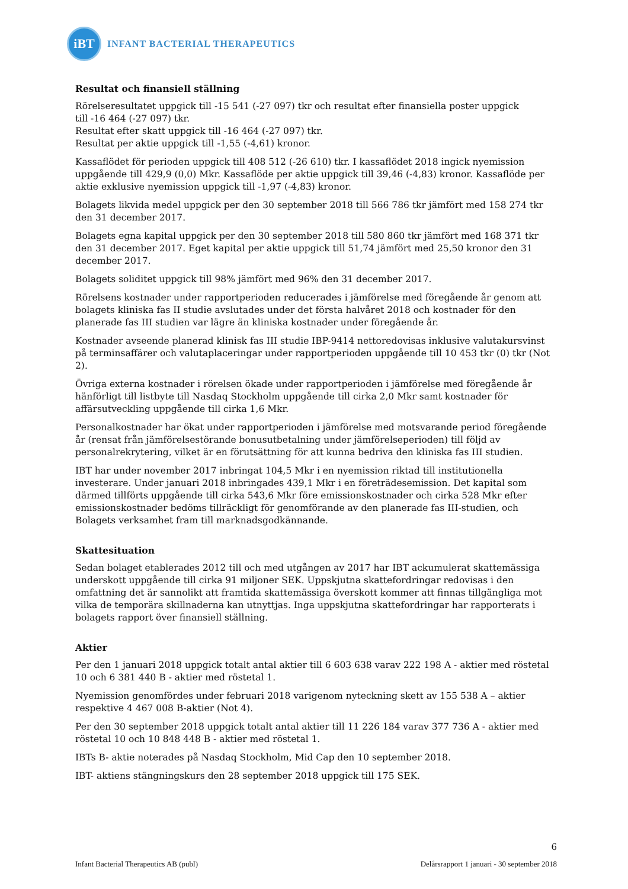iBT
INFANT BACTERIAL THERAPEUTICS
Resultat och finansiell ställning
Rörelseresultatet uppgick till -15 541 (-27 097) tkr och resultat efter finansiella poster uppgick
till -16 464 (-27 097) tkr.
Resultat efter skatt uppgick till -16 464 (-27 097) tkr.
Resultat per aktie uppgick till -1,55 (-4,61) kronor.
Kassaflödet för perioden uppgick till 408 512 (-26 610) tkr. I kassaflödet 2018 ingick nyemission uppgående till 429,9 (0,0) Mkr. Kassaflöde per aktie uppgick till 39,46 (-4,83) kronor. Kassaflöde per aktie exklusive nyemission uppgick till -1,97 (-4,83) kronor.
Bolagets likvida medel uppgick per den 30 september 2018 till 566 786 tkr jämfört med 158 274 tkr den 31 december 2017.
Bolagets egna kapital uppgick per den 30 september 2018 till 580 860 tkr jämfört med 168 371 tkr den 31 december 2017. Eget kapital per aktie uppgick till 51,74 jämfört med 25,50 kronor den 31 december 2017.
Bolagets soliditet uppgick till 98% jämfört med 96% den 31 december 2017.
Rörelsens kostnader under rapportperioden reducerades i jämförelse med föregående år genom att bolagets kliniska fas II studie avslutades under det första halvåret 2018 och kostnader för den planerade fas III studien var lägre än kliniska kostnader under föregående år.
Kostnader avseende planerad klinisk fas III studie IBP-9414 nettoredovisas inklusive valutakursvinst på terminsaffärer och valutaplaceringar under rapportperioden uppgående till 10 453 tkr (0) tkr (Not 2).
Övriga externa kostnader i rörelsen ökade under rapportperioden i jämförelse med föregående år hänförligt till listbyte till Nasdaq Stockholm uppgående till cirka 2,0 Mkr samt kostnader för affärsutveckling uppgående till cirka 1,6 Mkr.
Personalkostnader har ökat under rapportperioden i jämförelse med motsvarande period föregående år (rensat från jämförelsestörande bonusutbetalning under jämförelseperioden) till följd av personalrekrytering, vilket är en förutsättning för att kunna bedriva den kliniska fas III studien.
IBT har under november 2017 inbringat 104,5 Mkr i en nyemission riktad till institutionella investerare. Under januari 2018 inbringades 439,1 Mkr i en företrädesemission. Det kapital som därmed tillförts uppgående till cirka 543,6 Mkr före emissionskostnader och cirka 528 Mkr efter emissionskostnader bedöms tillräckligt för genomförande av den planerade fas III-studien, och Bolagets verksamhet fram till marknadsgodkännande.
Skattesituation
Sedan bolaget etablerades 2012 till och med utgången av 2017 har IBT ackumulerat skattemässiga underskott uppgående till cirka 91 miljoner SEK. Uppskjutna skattefordringar redovisas i den omfattning det är sannolikt att framtida skattemässiga överskott kommer att finnas tillgängliga mot vilka de temporära skillnaderna kan utnyttjas. Inga uppskjutna skattefordringar har rapporterats i bolagets rapport över finansiell ställning.
Aktier
Per den 1 januari 2018 uppgick totalt antal aktier till 6 603 638 varav 222 198 A - aktier med röstetal 10 och 6 381 440 B - aktier med röstetal 1.
Nyemission genomfördes under februari 2018 varigenom nyteckning skett av 155 538 A – aktier respektive 4 467 008 B-aktier (Not 4).
Per den 30 september 2018 uppgick totalt antal aktier till 11 226 184 varav 377 736 A - aktier med röstetal 10 och 10 848 448 B - aktier med röstetal 1.
IBTs B- aktie noterades på Nasdaq Stockholm, Mid Cap den 10 september 2018.
IBT- aktiens stängningskurs den 28 september 2018 uppgick till 175 SEK.
6
Infant Bacterial Therapeutics AB (publ) Delårsrapport 1 januari - 30 september 2018